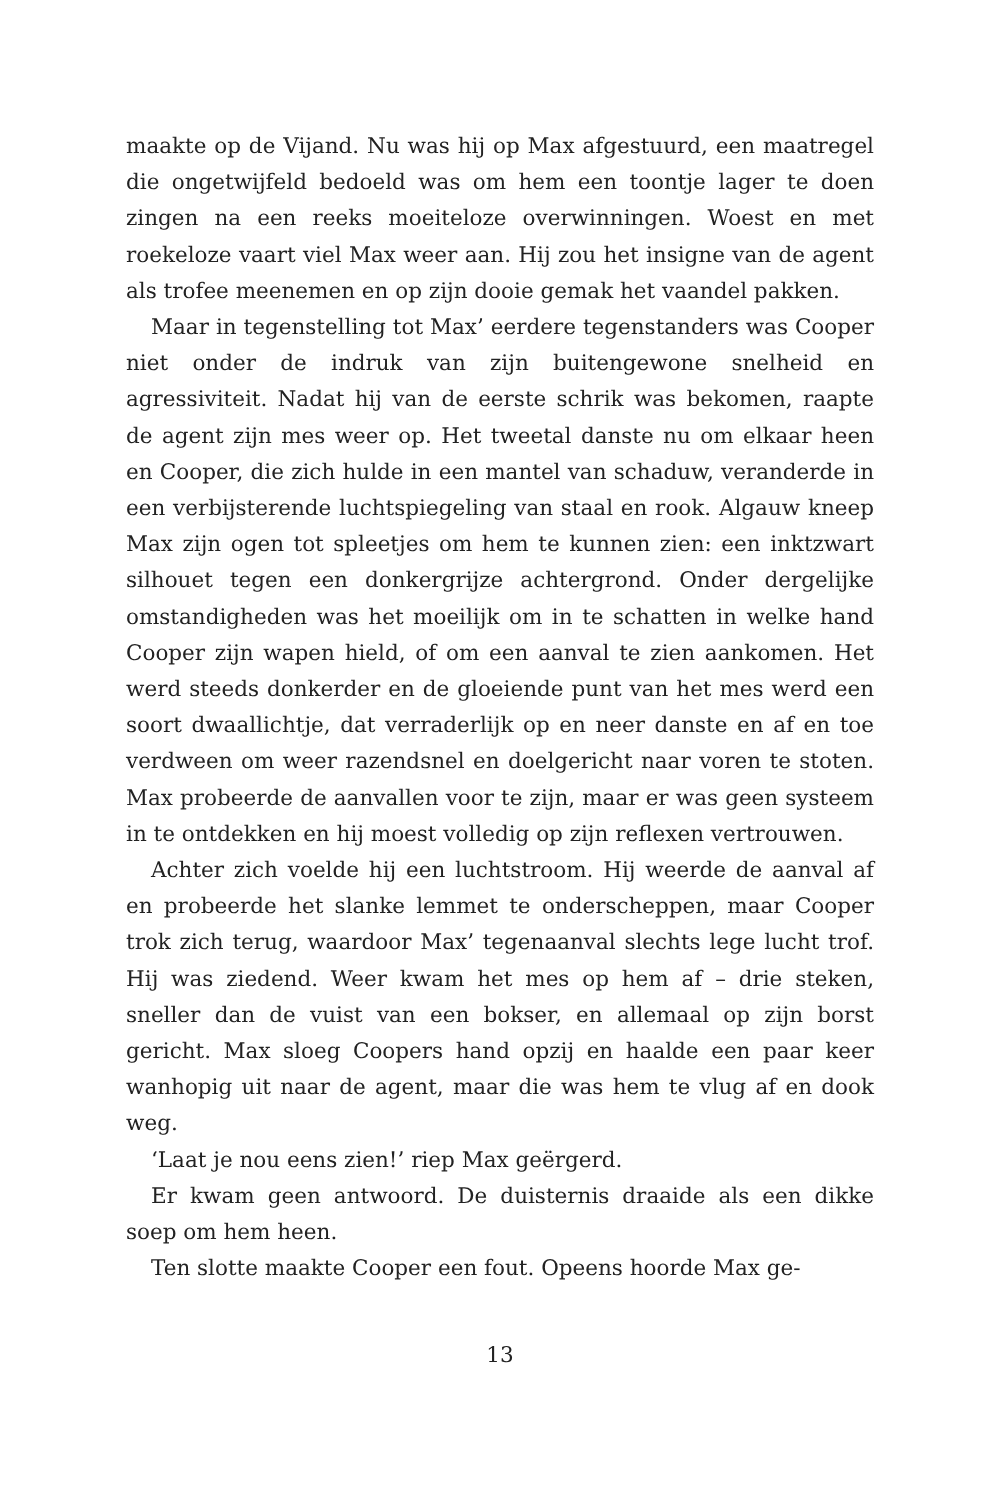maakte op de Vijand. Nu was hij op Max afgestuurd, een maatregel die ongetwijfeld bedoeld was om hem een toontje lager te doen zingen na een reeks moeiteloze overwinningen. Woest en met roekeloze vaart viel Max weer aan. Hij zou het insigne van de agent als trofee meenemen en op zijn dooie gemak het vaandel pakken.
Maar in tegenstelling tot Max’ eerdere tegenstanders was Cooper niet onder de indruk van zijn buitengewone snelheid en agressiviteit. Nadat hij van de eerste schrik was bekomen, raapte de agent zijn mes weer op. Het tweetal danste nu om elkaar heen en Cooper, die zich hulde in een mantel van schaduw, veranderde in een verbijsterende luchtspiegeling van staal en rook. Algauw kneep Max zijn ogen tot spleetjes om hem te kunnen zien: een inktzwart silhouet tegen een donkergrijze achtergrond. Onder dergelijke omstandigheden was het moeilijk om in te schatten in welke hand Cooper zijn wapen hield, of om een aanval te zien aankomen. Het werd steeds donkerder en de gloeiende punt van het mes werd een soort dwaallichtje, dat verraderlijk op en neer danste en af en toe verdween om weer razendsnel en doelgericht naar voren te stoten. Max probeerde de aanvallen voor te zijn, maar er was geen systeem in te ontdekken en hij moest volledig op zijn reflexen vertrouwen.
Achter zich voelde hij een luchtstroom. Hij weerde de aanval af en probeerde het slanke lemmet te onderscheppen, maar Cooper trok zich terug, waardoor Max’ tegenaanval slechts lege lucht trof. Hij was ziedend. Weer kwam het mes op hem af – drie steken, sneller dan de vuist van een bokser, en allemaal op zijn borst gericht. Max sloeg Coopers hand opzij en haalde een paar keer wanhopig uit naar de agent, maar die was hem te vlug af en dook weg.
‘Laat je nou eens zien!’ riep Max geërgerd.
Er kwam geen antwoord. De duisternis draaide als een dikke soep om hem heen.
Ten slotte maakte Cooper een fout. Opeens hoorde Max ge-
13